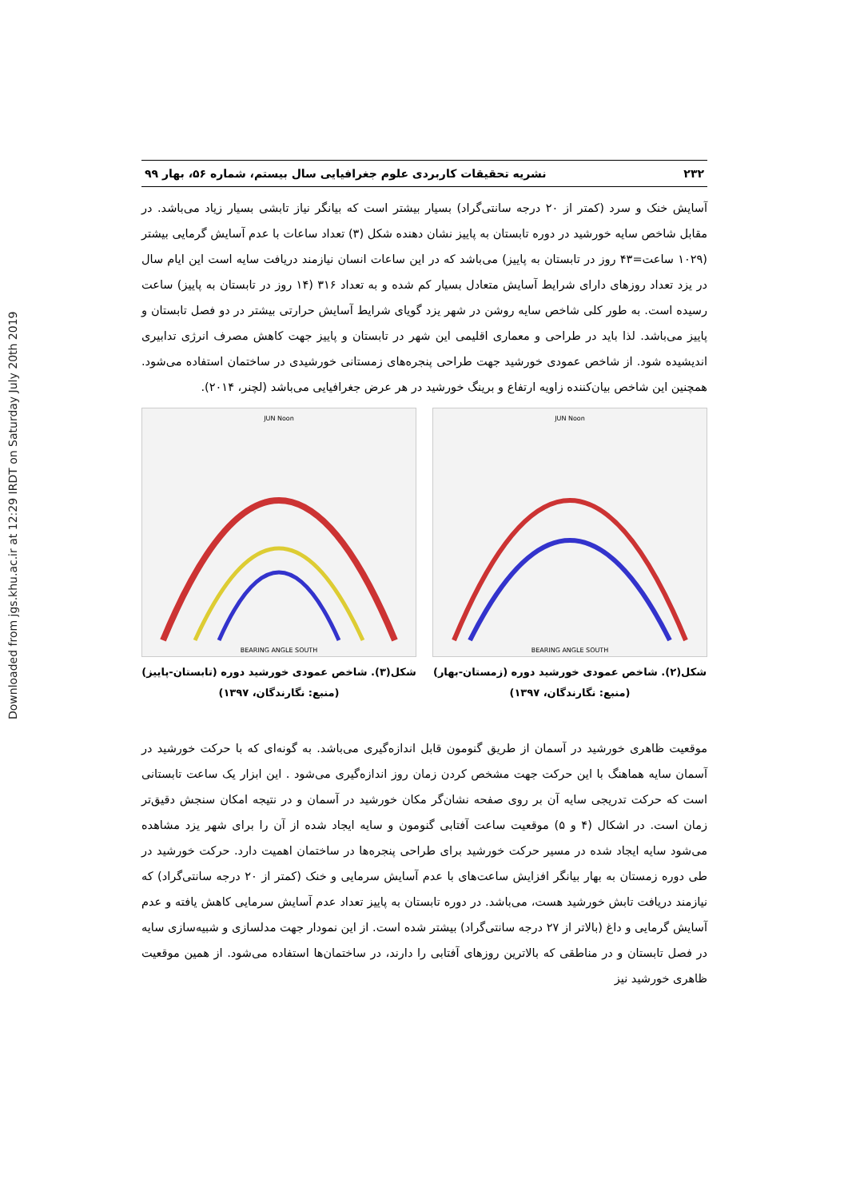Downloaded from jgs.khu.ac.ir at 12:29 IRDT on Saturday July 20th 2019
۲۳۲ نشریه تحقیقات کاربردی علوم جغرافیایی سال بیستم، شماره ۵۶، بهار ۹۹
آسایش خنک و سرد (کمتر از ۲۰ درجه سانتی‌گراد) بسیار بیشتر است که بیانگر نیاز تابشی بسیار زیاد می‌باشد. در مقابل شاخص سایه خورشید در دوره تابستان به پاییز نشان دهنده شکل (۳) تعداد ساعات با عدم آسایش گرمایی بیشتر (۱۰۲۹ ساعت=۴۳ روز در تابستان به پاییز) می‌باشد که در این ساعات انسان نیازمند دریافت سایه است این ایام سال در یزد تعداد روزهای دارای شرایط آسایش متعادل بسیار کم شده و به تعداد ۳۱۶ (۱۴ روز در تابستان به پاییز) ساعت رسیده است. به طور کلی شاخص سایه روشن در شهر یزد گویای شرایط آسایش حرارتی بیشتر در دو فصل تابستان و پاییز می‌باشد. لذا باید در طراحی و معماری اقلیمی این شهر در تابستان و پاییز جهت کاهش مصرف انرژی تدابیری اندیشیده شود. از شاخص عمودی خورشید جهت طراحی پنجره‌های زمستانی خورشیدی در ساختمان استفاده می‌شود. همچنین این شاخص بیان‌کننده زاویه ارتفاع و برینگ خورشید در هر عرض جغرافیایی می‌باشد (لچنر، ۲۰۱۴).
JUN Noon
BEARING ANGLE SOUTH
شکل(۲). شاخص عمودی خورشید دوره (زمستان-بهار)
(منبع: نگارندگان، ۱۳۹۷)
JUN Noon
BEARING ANGLE SOUTH
شکل(۳). شاخص عمودی خورشید دوره (تابستان-پاییز)
(منبع: نگارندگان، ۱۳۹۷)
موقعیت ظاهری خورشید در آسمان از طریق گنومون قابل اندازه‌گیری می‌باشد. به گونه‌ای که با حرکت خورشید در آسمان سایه هماهنگ با این حرکت جهت مشخص کردن زمان روز اندازه‌گیری می‌شود . این ابزار یک ساعت تابستانی است که حرکت تدریجی سایه آن بر روی صفحه نشان‌گر مکان خورشید در آسمان و در نتیجه امکان سنجش دقیق‌تر زمان است. در اشکال (۴ و ۵) موقعیت ساعت آفتابی گنومون و سایه ایجاد شده از آن را برای شهر یزد مشاهده می‌شود سایه ایجاد شده در مسیر حرکت خورشید برای طراحی پنجره‌ها در ساختمان اهمیت دارد. حرکت خورشید در طی دوره زمستان به بهار بیانگر افزایش ساعت‌های با عدم آسایش سرمایی و خنک (کمتر از ۲۰ درجه سانتی‌گراد) که نیازمند دریافت تابش خورشید هست، می‌باشد. در دوره تابستان به پاییز تعداد عدم آسایش سرمایی کاهش یافته و عدم آسایش گرمایی و داغ (بالاتر از ۲۷ درجه سانتی‌گراد) بیشتر شده است. از این نمودار جهت مدلسازی و شبیه‌سازی سایه در فصل تابستان و در مناطقی که بالاترین روزهای آفتابی را دارند، در ساختمان‌ها استفاده می‌شود. از همین موقعیت ظاهری خورشید نیز